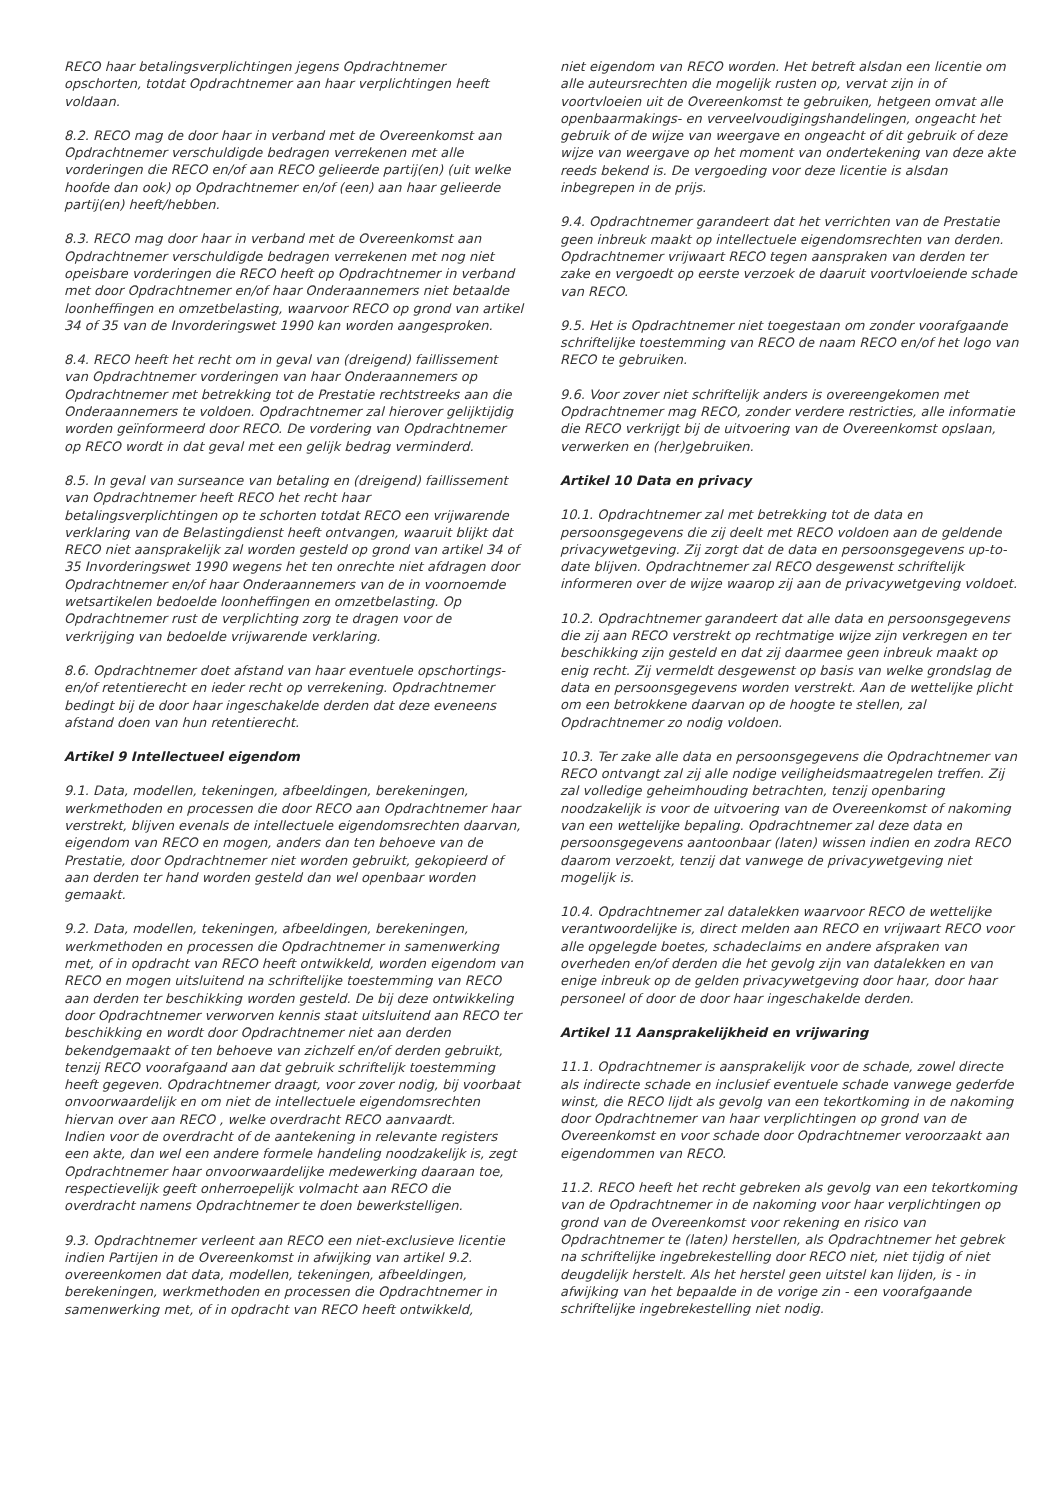RECO haar betalingsverplichtingen jegens Opdrachtnemer opschorten, totdat Opdrachtnemer aan haar verplichtingen heeft voldaan.
8.2. RECO mag de door haar in verband met de Overeenkomst aan Opdrachtnemer verschuldigde bedragen verrekenen met alle vorderingen die RECO en/of aan RECO gelieerde partij(en) (uit welke hoofde dan ook) op Opdrachtnemer en/of (een) aan haar gelieerde partij(en) heeft/hebben.
8.3. RECO mag door haar in verband met de Overeenkomst aan Opdrachtnemer verschuldigde bedragen verrekenen met nog niet opeisbare vorderingen die RECO heeft op Opdrachtnemer in verband met door Opdrachtnemer en/of haar Onderaannemers niet betaalde loonheffingen en omzetbelasting, waarvoor RECO op grond van artikel 34 of 35 van de Invorderingswet 1990 kan worden aangesproken.
8.4. RECO heeft het recht om in geval van (dreigend) faillissement van Opdrachtnemer vorderingen van haar Onderaannemers op Opdrachtnemer met betrekking tot de Prestatie rechtstreeks aan die Onderaannemers te voldoen. Opdrachtnemer zal hierover gelijktijdig worden geïnformeerd door RECO. De vordering van Opdrachtnemer op RECO wordt in dat geval met een gelijk bedrag verminderd.
8.5. In geval van surseance van betaling en (dreigend) faillissement van Opdrachtnemer heeft RECO het recht haar betalingsverplichtingen op te schorten totdat RECO een vrijwarende verklaring van de Belastingdienst heeft ontvangen, waaruit blijkt dat RECO niet aansprakelijk zal worden gesteld op grond van artikel 34 of 35 Invorderingswet 1990 wegens het ten onrechte niet afdragen door Opdrachtnemer en/of haar Onderaannemers van de in voornoemde wetsartikelen bedoelde loonheffingen en omzetbelasting. Op Opdrachtnemer rust de verplichting zorg te dragen voor de verkrijging van bedoelde vrijwarende verklaring.
8.6. Opdrachtnemer doet afstand van haar eventuele opschortings- en/of retentierecht en ieder recht op verrekening. Opdrachtnemer bedingt bij de door haar ingeschakelde derden dat deze eveneens afstand doen van hun retentierecht.
Artikel 9 Intellectueel eigendom
9.1. Data, modellen, tekeningen, afbeeldingen, berekeningen, werkmethoden en processen die door RECO aan Opdrachtnemer haar verstrekt, blijven evenals de intellectuele eigendomsrechten daarvan, eigendom van RECO en mogen, anders dan ten behoeve van de Prestatie, door Opdrachtnemer niet worden gebruikt, gekopieerd of aan derden ter hand worden gesteld dan wel openbaar worden gemaakt.
9.2. Data, modellen, tekeningen, afbeeldingen, berekeningen, werkmethoden en processen die Opdrachtnemer in samenwerking met, of in opdracht van RECO heeft ontwikkeld, worden eigendom van RECO en mogen uitsluitend na schriftelijke toestemming van RECO aan derden ter beschikking worden gesteld. De bij deze ontwikkeling door Opdrachtnemer verworven kennis staat uitsluitend aan RECO ter beschikking en wordt door Opdrachtnemer niet aan derden bekendgemaakt of ten behoeve van zichzelf en/of derden gebruikt, tenzij RECO voorafgaand aan dat gebruik schriftelijk toestemming heeft gegeven. Opdrachtnemer draagt, voor zover nodig, bij voorbaat onvoorwaardelijk en om niet de intellectuele eigendomsrechten hiervan over aan RECO , welke overdracht RECO aanvaardt.
Indien voor de overdracht of de aantekening in relevante registers een akte, dan wel een andere formele handeling noodzakelijk is, zegt Opdrachtnemer haar onvoorwaardelijke medewerking daaraan toe, respectievelijk geeft onherroepelijk volmacht aan RECO die overdracht namens Opdrachtnemer te doen bewerkstelligen.
9.3. Opdrachtnemer verleent aan RECO een niet-exclusieve licentie indien Partijen in de Overeenkomst in afwijking van artikel 9.2. overeenkomen dat data, modellen, tekeningen, afbeeldingen, berekeningen, werkmethoden en processen die Opdrachtnemer in samenwerking met, of in opdracht van RECO heeft ontwikkeld,
niet eigendom van RECO worden. Het betreft alsdan een licentie om alle auteursrechten die mogelijk rusten op, vervat zijn in of voortvloeien uit de Overeenkomst te gebruiken, hetgeen omvat alle openbaarmakings- en verveelvoudigingshandelingen, ongeacht het gebruik of de wijze van weergave en ongeacht of dit gebruik of deze wijze van weergave op het moment van ondertekening van deze akte reeds bekend is. De vergoeding voor deze licentie is alsdan inbegrepen in de prijs.
9.4. Opdrachtnemer garandeert dat het verrichten van de Prestatie geen inbreuk maakt op intellectuele eigendomsrechten van derden. Opdrachtnemer vrijwaart RECO tegen aanspraken van derden ter zake en vergoedt op eerste verzoek de daaruit voortvloeiende schade van RECO.
9.5. Het is Opdrachtnemer niet toegestaan om zonder voorafgaande schriftelijke toestemming van RECO de naam RECO en/of het logo van RECO te gebruiken.
9.6. Voor zover niet schriftelijk anders is overeengekomen met Opdrachtnemer mag RECO, zonder verdere restricties, alle informatie die RECO verkrijgt bij de uitvoering van de Overeenkomst opslaan, verwerken en (her)gebruiken.
Artikel 10 Data en privacy
10.1. Opdrachtnemer zal met betrekking tot de data en persoonsgegevens die zij deelt met RECO voldoen aan de geldende privacywetgeving. Zij zorgt dat de data en persoonsgegevens up-to-date blijven. Opdrachtnemer zal RECO desgewenst schriftelijk informeren over de wijze waarop zij aan de privacywetgeving voldoet.
10.2. Opdrachtnemer garandeert dat alle data en persoonsgegevens die zij aan RECO verstrekt op rechtmatige wijze zijn verkregen en ter beschikking zijn gesteld en dat zij daarmee geen inbreuk maakt op enig recht. Zij vermeldt desgewenst op basis van welke grondslag de data en persoonsgegevens worden verstrekt. Aan de wettelijke plicht om een betrokkene daarvan op de hoogte te stellen, zal Opdrachtnemer zo nodig voldoen.
10.3. Ter zake alle data en persoonsgegevens die Opdrachtnemer van RECO ontvangt zal zij alle nodige veiligheidsmaatregelen treffen. Zij zal volledige geheimhouding betrachten, tenzij openbaring noodzakelijk is voor de uitvoering van de Overeenkomst of nakoming van een wettelijke bepaling. Opdrachtnemer zal deze data en persoonsgegevens aantoonbaar (laten) wissen indien en zodra RECO daarom verzoekt, tenzij dat vanwege de privacywetgeving niet mogelijk is.
10.4. Opdrachtnemer zal datalekken waarvoor RECO de wettelijke verantwoordelijke is, direct melden aan RECO en vrijwaart RECO voor alle opgelegde boetes, schadeclaims en andere afspraken van overheden en/of derden die het gevolg zijn van datalekken en van enige inbreuk op de gelden privacywetgeving door haar, door haar personeel of door de door haar ingeschakelde derden.
Artikel 11 Aansprakelijkheid en vrijwaring
11.1. Opdrachtnemer is aansprakelijk voor de schade, zowel directe als indirecte schade en inclusief eventuele schade vanwege gederfde winst, die RECO lijdt als gevolg van een tekortkoming in de nakoming door Opdrachtnemer van haar verplichtingen op grond van de Overeenkomst en voor schade door Opdrachtnemer veroorzaakt aan eigendommen van RECO.
11.2. RECO heeft het recht gebreken als gevolg van een tekortkoming van de Opdrachtnemer in de nakoming voor haar verplichtingen op grond van de Overeenkomst voor rekening en risico van Opdrachtnemer te (laten) herstellen, als Opdrachtnemer het gebrek na schriftelijke ingebrekestelling door RECO niet, niet tijdig of niet deugdelijk herstelt. Als het herstel geen uitstel kan lijden, is - in afwijking van het bepaalde in de vorige zin - een voorafgaande schriftelijke ingebrekestelling niet nodig.